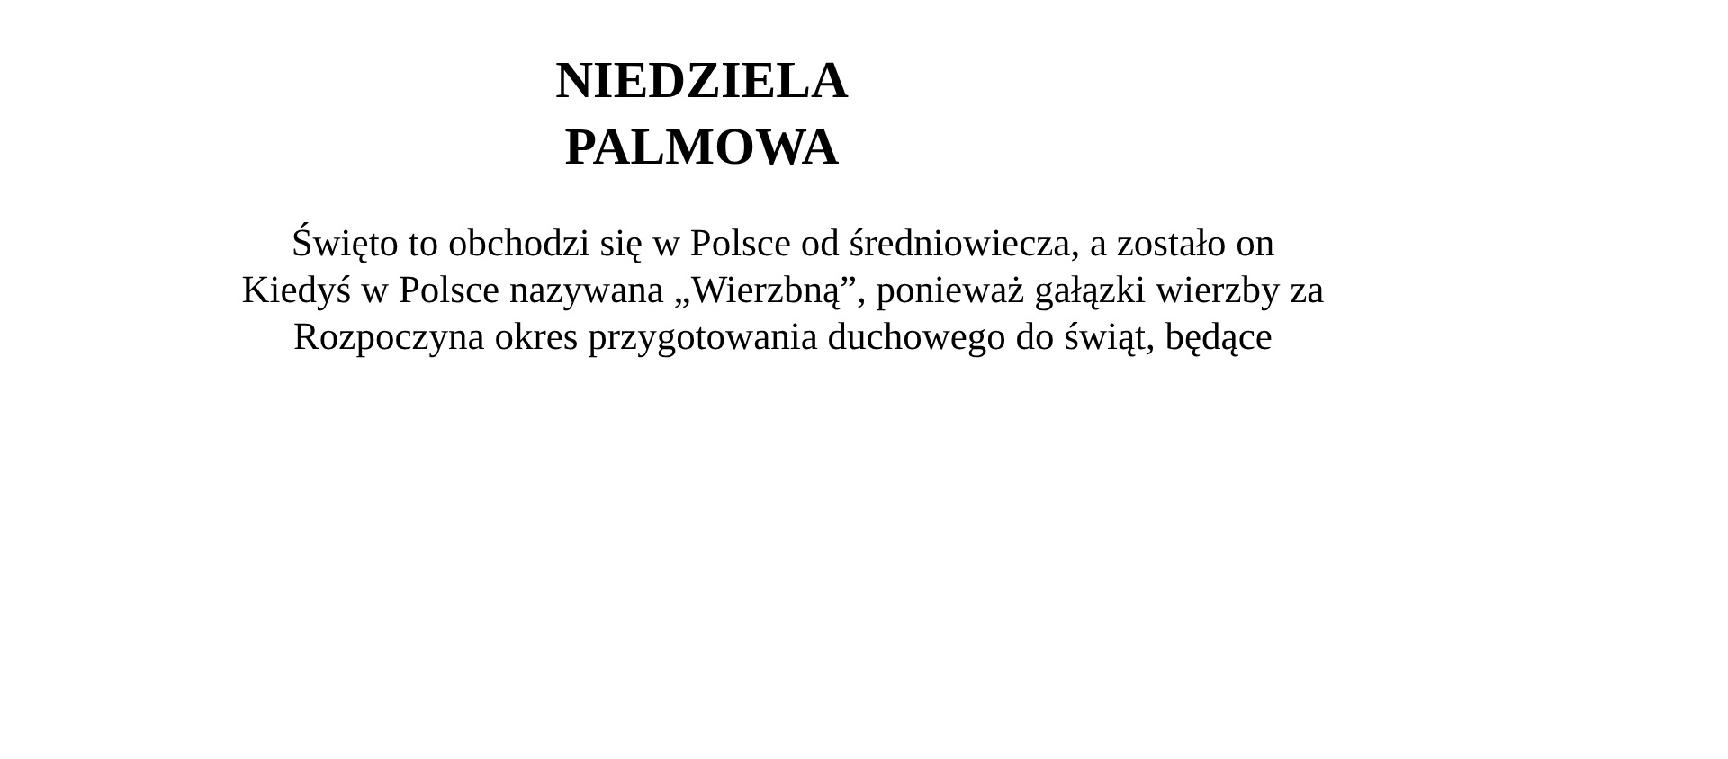NIEDZIELA
PALMOWA
Święto to obchodzi się w Polsce od średniowiecza, a zostało on
Kiedyś w Polsce nazywana „Wierzbną”, ponieważ gałązki wierzby za
Rozpoczyna okres przygotowania duchowego do świąt, będące